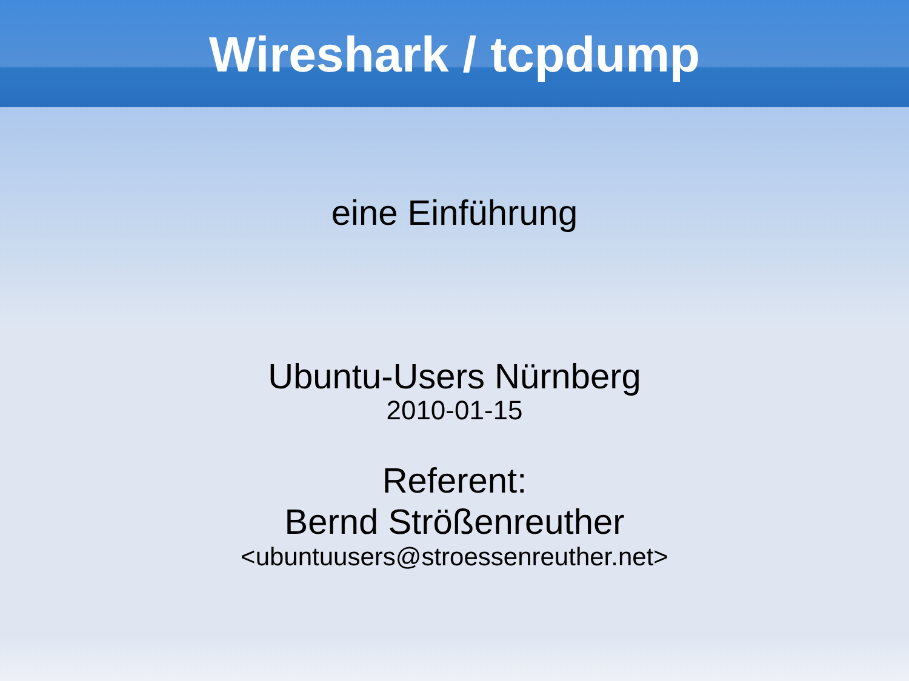Wireshark / tcpdump
eine Einführung
Ubuntu-Users Nürnberg
2010-01-15
Referent:
Bernd Strößenreuther
<ubuntuusers@stroessenreuther.net>